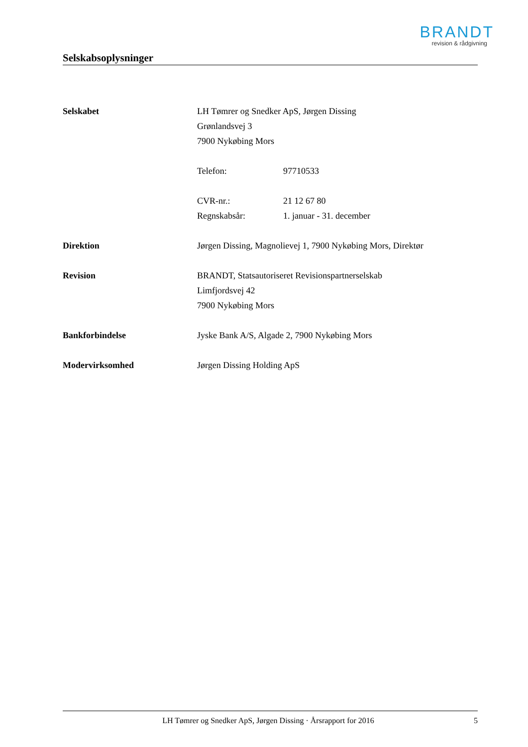BRANDT
revision & rådgivning
Selskabsoplysninger
Selskabet LH Tømrer og Snedker ApS, Jørgen Dissing
Grønlandsvej 3
7900 Nykøbing Mors
Telefon: 97710533
CVR-nr.: 21 12 67 80
Regnskabsår: 1. januar - 31. december
Direktion Jørgen Dissing, Magnolievej 1, 7900 Nykøbing Mors, Direktør
Revision BRANDT, Statsautoriseret Revisionspartnerselskab
Limfjordsvej 42
7900 Nykøbing Mors
Bankforbindelse Jyske Bank A/S, Algade 2, 7900 Nykøbing Mors
Modervirksomhed Jørgen Dissing Holding ApS
LH Tømrer og Snedker ApS, Jørgen Dissing · Årsrapport for 2016
5